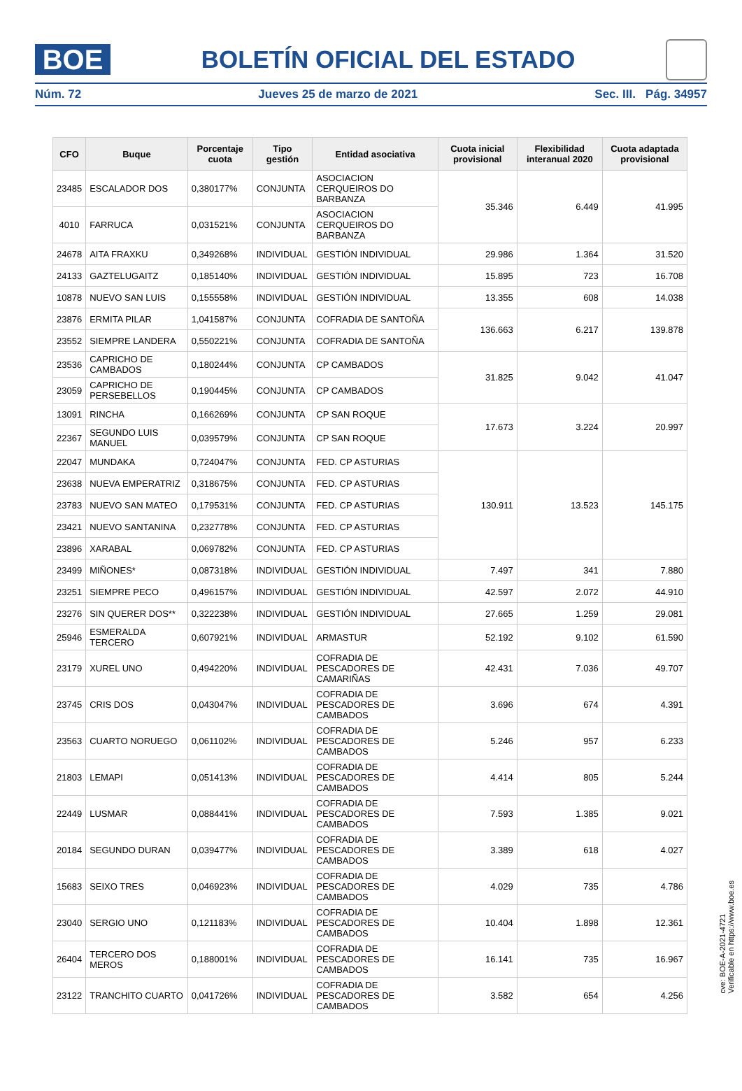BOE
BOLETÍN OFICIAL DEL ESTADO
Núm. 72 Jueves 25 de marzo de 2021 Sec. III. Pág. 34957
| CFO | Buque | Porcentaje cuota | Tipo gestión | Entidad asociativa | Cuota inicial provisional | Flexibilidad interanual 2020 | Cuota adaptada provisional |
| --- | --- | --- | --- | --- | --- | --- | --- |
| 23485 | ESCALADOR DOS | 0,380177% | CONJUNTA | ASOCIACION CERQUEIROS DO BARBANZA | 35.346 | 6.449 | 41.995 |
| 4010 | FARRUCA | 0,031521% | CONJUNTA | ASOCIACION CERQUEIROS DO BARBANZA | | | |
| 24678 | AITA FRAXKU | 0,349268% | INDIVIDUAL | GESTIÓN INDIVIDUAL | 29.986 | 1.364 | 31.520 |
| 24133 | GAZTELUGAITZ | 0,185140% | INDIVIDUAL | GESTIÓN INDIVIDUAL | 15.895 | 723 | 16.708 |
| 10878 | NUEVO SAN LUIS | 0,155558% | INDIVIDUAL | GESTIÓN INDIVIDUAL | 13.355 | 608 | 14.038 |
| 23876 | ERMITA PILAR | 1,041587% | CONJUNTA | COFRADIA DE SANTOÑA | 136.663 | 6.217 | 139.878 |
| 23552 | SIEMPRE LANDERA | 0,550221% | CONJUNTA | COFRADIA DE SANTOÑA | | | |
| 23536 | CAPRICHO DE CAMBADOS | 0,180244% | CONJUNTA | CP CAMBADOS | 31.825 | 9.042 | 41.047 |
| 23059 | CAPRICHO DE PERSEBELLOS | 0,190445% | CONJUNTA | CP CAMBADOS | | | |
| 13091 | RINCHA | 0,166269% | CONJUNTA | CP SAN ROQUE | 17.673 | 3.224 | 20.997 |
| 22367 | SEGUNDO LUIS MANUEL | 0,039579% | CONJUNTA | CP SAN ROQUE | | | |
| 22047 | MUNDAKA | 0,724047% | CONJUNTA | FED. CP ASTURIAS | 130.911 | 13.523 | 145.175 |
| 23638 | NUEVA EMPERATRIZ | 0,318675% | CONJUNTA | FED. CP ASTURIAS | | | |
| 23783 | NUEVO SAN MATEO | 0,179531% | CONJUNTA | FED. CP ASTURIAS | | | |
| 23421 | NUEVO SANTANINA | 0,232778% | CONJUNTA | FED. CP ASTURIAS | | | |
| 23896 | XARABAL | 0,069782% | CONJUNTA | FED. CP ASTURIAS | | | |
| 23499 | MIÑONES* | 0,087318% | INDIVIDUAL | GESTIÓN INDIVIDUAL | 7.497 | 341 | 7.880 |
| 23251 | SIEMPRE PECO | 0,496157% | INDIVIDUAL | GESTIÓN INDIVIDUAL | 42.597 | 2.072 | 44.910 |
| 23276 | SIN QUERER DOS** | 0,322238% | INDIVIDUAL | GESTIÓN INDIVIDUAL | 27.665 | 1.259 | 29.081 |
| 25946 | ESMERALDA TERCERO | 0,607921% | INDIVIDUAL | ARMASTUR | 52.192 | 9.102 | 61.590 |
| 23179 | XUREL UNO | 0,494220% | INDIVIDUAL | COFRADIA DE PESCADORES DE CAMARIÑAS | 42.431 | 7.036 | 49.707 |
| 23745 | CRIS DOS | 0,043047% | INDIVIDUAL | COFRADIA DE PESCADORES DE CAMBADOS | 3.696 | 674 | 4.391 |
| 23563 | CUARTO NORUEGO | 0,061102% | INDIVIDUAL | COFRADIA DE PESCADORES DE CAMBADOS | 5.246 | 957 | 6.233 |
| 21803 | LEMAPI | 0,051413% | INDIVIDUAL | COFRADIA DE PESCADORES DE CAMBADOS | 4.414 | 805 | 5.244 |
| 22449 | LUSMAR | 0,088441% | INDIVIDUAL | COFRADIA DE PESCADORES DE CAMBADOS | 7.593 | 1.385 | 9.021 |
| 20184 | SEGUNDO DURAN | 0,039477% | INDIVIDUAL | COFRADIA DE PESCADORES DE CAMBADOS | 3.389 | 618 | 4.027 |
| 15683 | SEIXO TRES | 0,046923% | INDIVIDUAL | COFRADIA DE PESCADORES DE CAMBADOS | 4.029 | 735 | 4.786 |
| 23040 | SERGIO UNO | 0,121183% | INDIVIDUAL | COFRADIA DE PESCADORES DE CAMBADOS | 10.404 | 1.898 | 12.361 |
| 26404 | TERCERO DOS MEROS | 0,188001% | INDIVIDUAL | COFRADIA DE PESCADORES DE CAMBADOS | 16.141 | 735 | 16.967 |
| 23122 | TRANCHITO CUARTO | 0,041726% | INDIVIDUAL | COFRADIA DE PESCADORES DE CAMBADOS | 3.582 | 654 | 4.256 |
cve: BOE-A-2021-4721
Verificable en https://www.boe.es